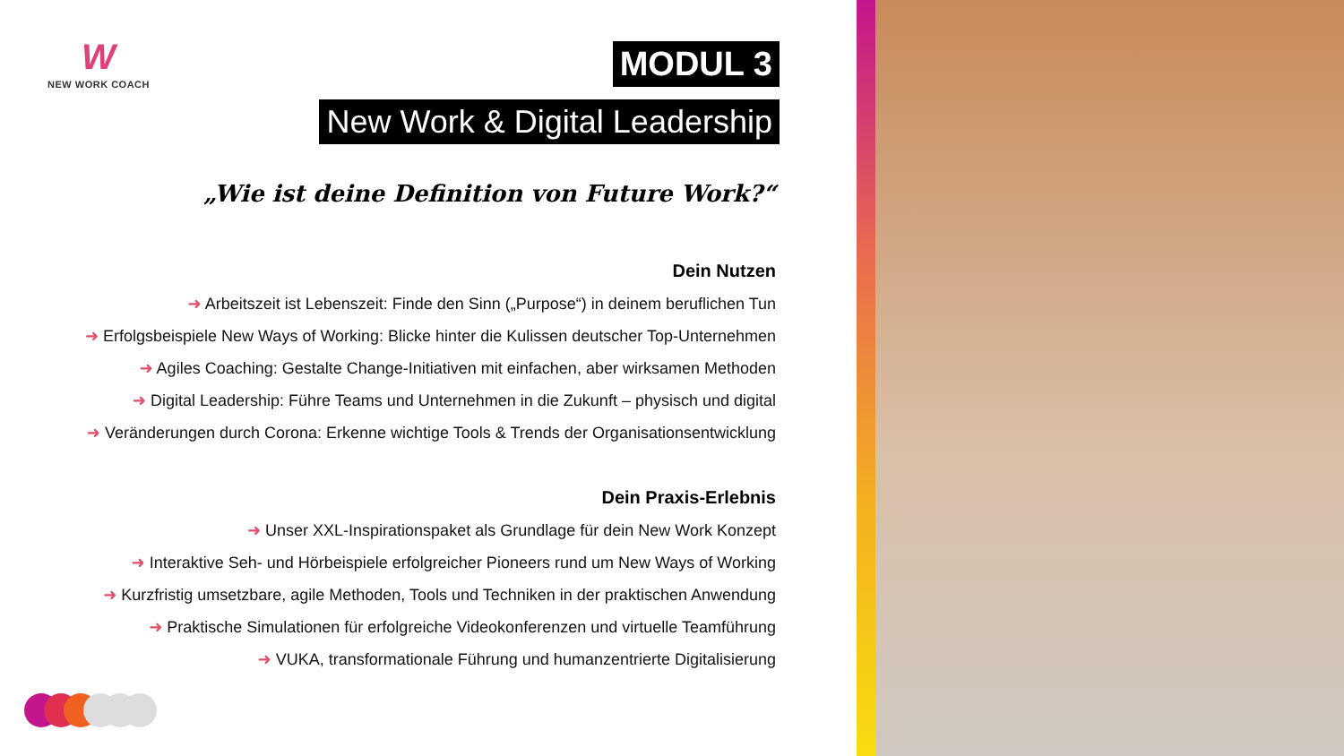W
NEW WORK COACH
MODUL 3
New Work & Digital Leadership
„Wie ist deine Definition von Future Work?“
Dein Nutzen
➜ Arbeitszeit ist Lebenszeit: Finde den Sinn („Purpose“) in deinem beruflichen Tun
➜ Erfolgsbeispiele New Ways of Working: Blicke hinter die Kulissen deutscher Top-Unternehmen
➜ Agiles Coaching: Gestalte Change-Initiativen mit einfachen, aber wirksamen Methoden
➜ Digital Leadership: Führe Teams und Unternehmen in die Zukunft – physisch und digital
➜ Veränderungen durch Corona: Erkenne wichtige Tools & Trends der Organisationsentwicklung
Dein Praxis-Erlebnis
➜ Unser XXL-Inspirationspaket als Grundlage für dein New Work Konzept
➜ Interaktive Seh- und Hörbeispiele erfolgreicher Pioneers rund um New Ways of Working
➜ Kurzfristig umsetzbare, agile Methoden, Tools und Techniken in der praktischen Anwendung
➜ Praktische Simulationen für erfolgreiche Videokonferenzen und virtuelle Teamführung
➜ VUKA, transformationale Führung und humanzentrierte Digitalisierung